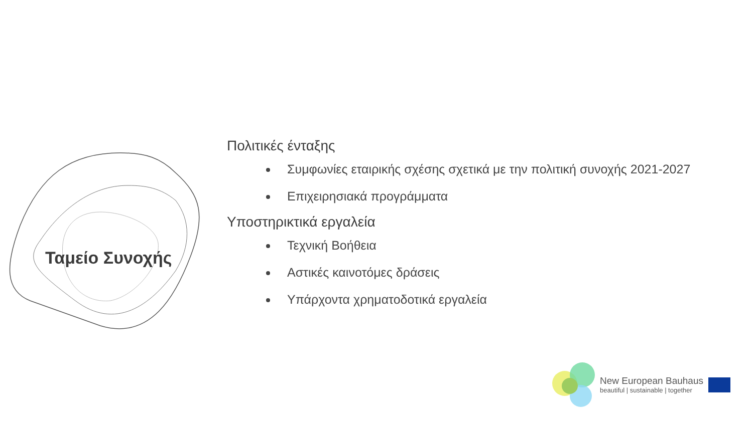Ταμείο Συνοχής
Πολιτικές ένταξης
Συμφωνίες εταιρικής σχέσης σχετικά με την πολιτική συνοχής 2021-2027
Επιχειρησιακά προγράμματα
Υποστηρικτικά εργαλεία
Τεχνική Βοήθεια
Αστικές καινοτόμες δράσεις
Υπάρχοντα χρηματοδοτικά εργαλεία
New European Bauhaus
beautiful | sustainable | together